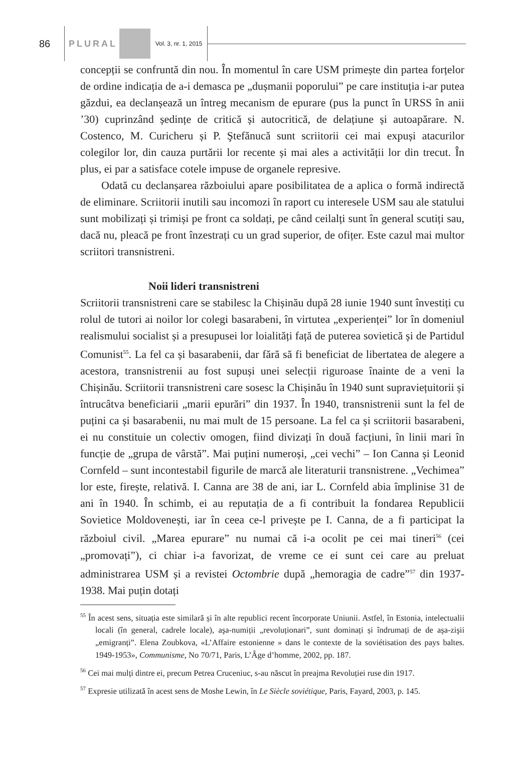86
PLURAL
Vol. 3, nr. 1, 2015
concepții se confruntă din nou. În momentul în care USM primește din partea forțelor de ordine indicația de a-i demasca pe „dușmanii poporului” pe care instituția i-ar putea găzdui, ea declanșează un întreg mecanism de epurare (pus la punct în URSS în anii ’30) cuprinzând ședințe de critică și autocritică, de delațiune și autoapărare. N. Costenco, M. Curicheru și P. Ştefănucă sunt scriitorii cei mai expuși atacurilor colegilor lor, din cauza purtării lor recente și mai ales a activității lor din trecut. În plus, ei par a satisface cotele impuse de organele represive.
Odată cu declanșarea războiului apare posibilitatea de a aplica o formă indirectă de eliminare. Scriitorii inutili sau incomozi în raport cu interesele USM sau ale statului sunt mobilizați și trimiși pe front ca soldați, pe când ceilalți sunt în general scutiți sau, dacă nu, pleacă pe front înzestrați cu un grad superior, de ofițer. Este cazul mai multor scriitori transnistreni.
Noii lideri transnistreni
Scriitorii transnistreni care se stabilesc la Chișinău după 28 iunie 1940 sunt învestiți cu rolul de tutori ai noilor lor colegi basarabeni, în virtutea „experienței” lor în domeniul realismului socialist și a presupusei lor loialități față de puterea sovietică și de Partidul Comunist<sup>55</sup>. La fel ca și basarabenii, dar fără să fi beneficiat de libertatea de alegere a acestora, transnistrenii au fost supuși unei selecții riguroase înainte de a veni la Chișinău. Scriitorii transnistreni care sosesc la Chișinău în 1940 sunt supraviețuitorii și întrucâtva beneficiarii „marii epurări” din 1937. În 1940, transnistrenii sunt la fel de puțini ca și basarabenii, nu mai mult de 15 persoane. La fel ca și scriitorii basarabeni, ei nu constituie un colectiv omogen, fiind divizați în două facțiuni, în linii mari în funcție de „grupa de vârstă”. Mai puțini numeroși, „cei vechi” – Ion Canna și Leonid Cornfeld – sunt incontestabil figurile de marcă ale literaturii transnistrene. „Vechimea” lor este, firește, relativă. I. Canna are 38 de ani, iar L. Cornfeld abia împlinise 31 de ani în 1940. În schimb, ei au reputația de a fi contribuit la fondarea Republicii Sovietice Moldovenești, iar în ceea ce-l privește pe I. Canna, de a fi participat la războiul civil. „Marea epurare” nu numai că i-a ocolit pe cei mai tineri<sup>56</sup> (cei „promovați”), ci chiar i-a favorizat, de vreme ce ei sunt cei care au preluat administrarea USM și a revistei Octombrie după „hemoragia de cadre”<sup>57</sup> din 1937-1938. Mai puțin dotați
<sup>55</sup> În acest sens, situația este similară și în alte republici recent încorporate Uniunii. Astfel, în Estonia, intelectualii locali (în general, cadrele locale), aşa-numiții „revoluționari”, sunt dominați și îndrumați de de aşa-zişii „emigranți”. Elena Zoubkova, «L’Affaire estonienne » dans le contexte de la soviétisation des pays baltes. 1949-1953», Communisme, No 70/71, Paris, L’Âge d’homme, 2002, pp. 187.
<sup>56</sup> Cei mai mulți dintre ei, precum Petrea Cruceniuc, s-au născut în preajma Revoluției ruse din 1917.
<sup>57</sup> Expresie utilizată în acest sens de Moshe Lewin, în Le Siècle soviétique, Paris, Fayard, 2003, p. 145.